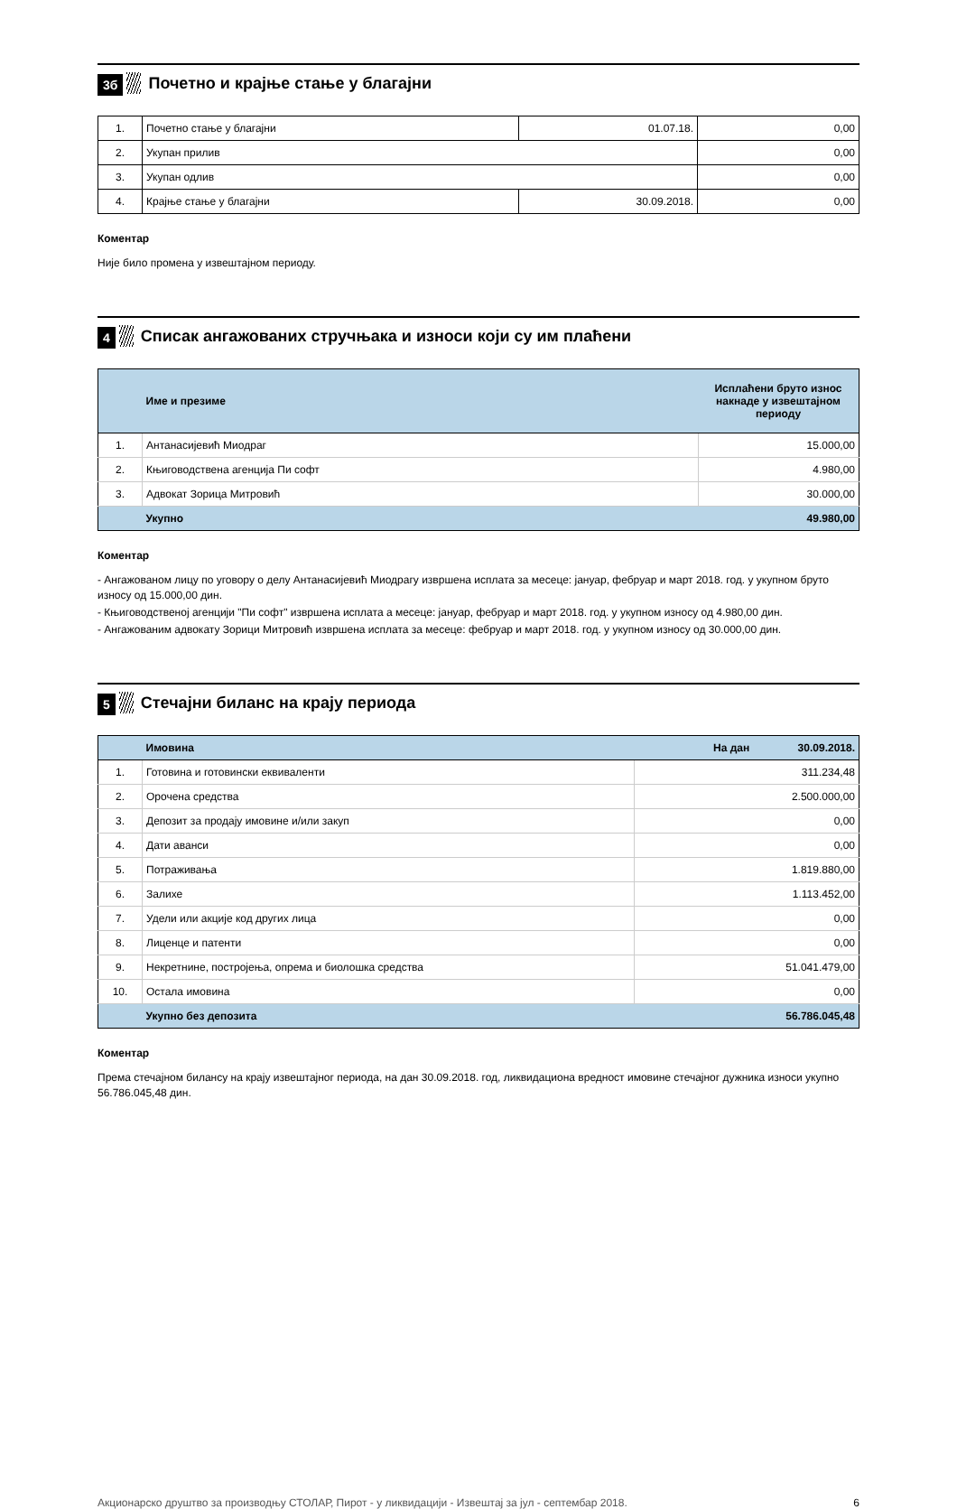3б
Почетно и крајње стање у благајни
| 1. | Почетно стање у благајни | 01.07.18. | 0,00 |
| 2. | Укупан прилив | | 0,00 |
| 3. | Укупан одлив | | 0,00 |
| 4. | Крајње стање у благајни | 30.09.2018. | 0,00 |
Коментар
Није било промена у извештајном периоду.
4
Списак ангажованих стручњака и износи који су им плаћени
| | Име и презиме | Исплаћени бруто износ накнаде у извештајном периоду |
| --- | --- | --- |
| 1. | Антанасијевић Миодраг | 15.000,00 |
| 2. | Књиговодствена агенција Пи софт | 4.980,00 |
| 3. | Адвокат Зорица Митровић | 30.000,00 |
| | Укупно | 49.980,00 |
Коментар
- Ангажованом лицу по уговору о делу Антанасијевић Миодрагу извршена исплата за месеце: јануар, фебруар и март 2018. год. у укупном бруто износу од 15.000,00 дин.
- Књиговодственој агенцији "Пи софт" извршена исплата а месеце: јануар, фебруар и март 2018. год. у укупном износу од 4.980,00 дин.
- Ангажованим адвокату Зорици Митровић извршена исплата за месеце: фебруар и март 2018. год. у укупном износу од 30.000,00 дин.
5
Стечајни биланс на крају периода
| | Имовина | На дан 30.09.2018. |
| 1. | Готовина и готовински еквиваленти | 311.234,48 |
| 2. | Орочена средства | 2.500.000,00 |
| 3. | Депозит за продају имовине и/или закуп | 0,00 |
| 4. | Дати аванси | 0,00 |
| 5. | Потраживања | 1.819.880,00 |
| 6. | Залихе | 1.113.452,00 |
| 7. | Удели или акције код других лица | 0,00 |
| 8. | Лиценце и патенти | 0,00 |
| 9. | Некретнине, постројења, опрема и биолошка средства | 51.041.479,00 |
| 10. | Остала имовина | 0,00 |
| | Укупно без депозита | 56.786.045,48 |
Коментар
Према стечајном билансу на крају извештајног периода, на дан 30.09.2018. год, ликвидациона вредност имовине стечајног дужника износи укупно 56.786.045,48 дин.
Акционарско друштво за производњу СТОЛАР, Пирот - у ликвидацији - Извештај за јул - септембар 2018. 6